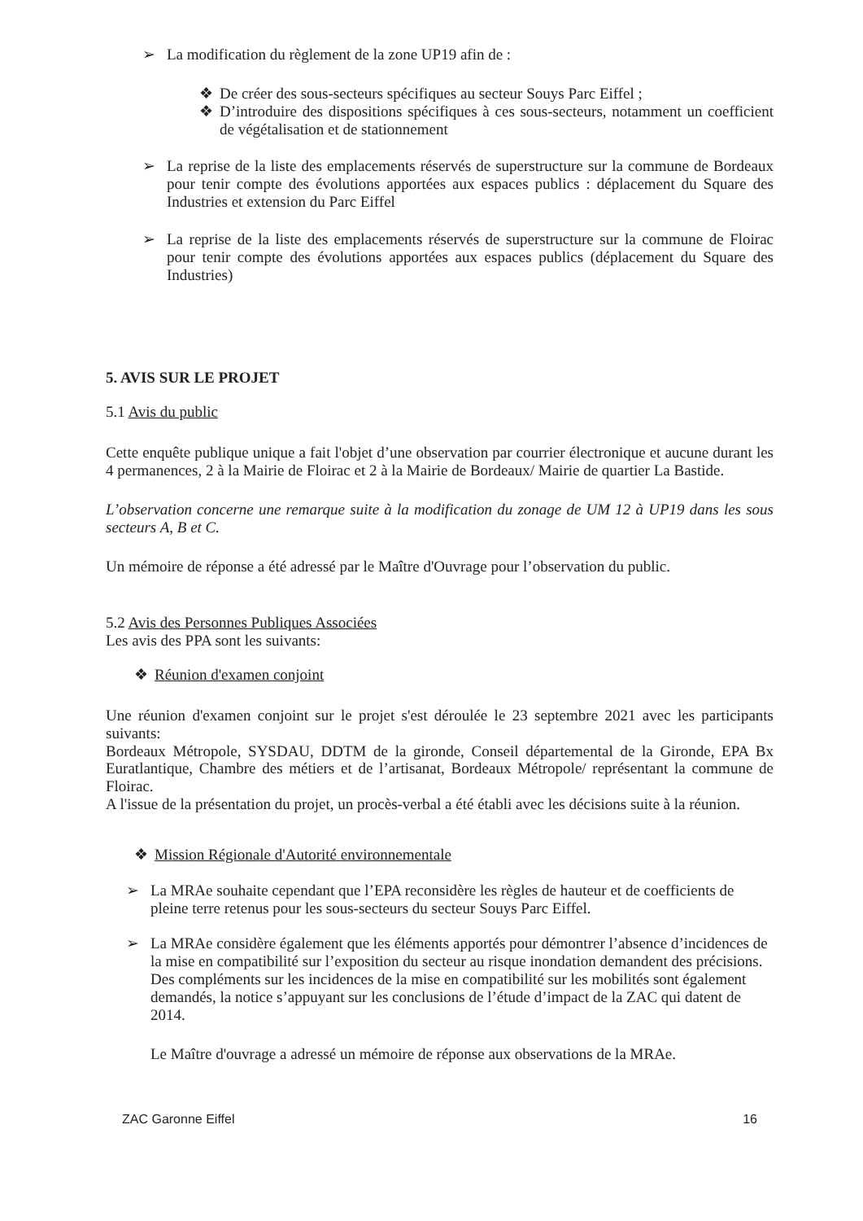➢ La modification du règlement de la zone UP19 afin de :
❖ De créer des sous-secteurs spécifiques au secteur Souys Parc Eiffel ;
❖ D’introduire des dispositions spécifiques à ces sous-secteurs, notamment un coefficient de végétalisation et de stationnement
➢ La reprise de la liste des emplacements réservés de superstructure sur la commune de Bordeaux pour tenir compte des évolutions apportées aux espaces publics : déplacement du Square des Industries et extension du Parc Eiffel
➢ La reprise de la liste des emplacements réservés de superstructure sur la commune de Floirac pour tenir compte des évolutions apportées aux espaces publics (déplacement du Square des Industries)
5. AVIS SUR LE PROJET
5.1 Avis du public
Cette enquête publique unique a fait l'objet d’une observation par courrier électronique et aucune durant les 4 permanences, 2 à la Mairie de Floirac et 2 à la Mairie de Bordeaux/ Mairie de quartier La Bastide.
L’observation concerne une remarque suite à la modification du zonage de UM 12 à UP19 dans les sous secteurs A, B et C.
Un mémoire de réponse a été adressé par le Maître d'Ouvrage pour l’observation du public.
5.2 Avis des Personnes Publiques Associées
Les avis des PPA sont les suivants:
❖ Réunion d'examen conjoint
Une réunion d'examen conjoint sur le projet s'est déroulée le 23 septembre 2021 avec les participants suivants:
Bordeaux Métropole, SYSDAU, DDTM de la gironde, Conseil départemental de la Gironde, EPA Bx Euratlantique, Chambre des métiers et de l’artisanat, Bordeaux Métropole/ représentant la commune de Floirac.
A l'issue de la présentation du projet, un procès-verbal a été établi avec les décisions suite à la réunion.
❖ Mission Régionale d'Autorité environnementale
➢ La MRAe souhaite cependant que l’EPA reconsidère les règles de hauteur et de coefficients de pleine terre retenus pour les sous-secteurs du secteur Souys Parc Eiffel.
➢ La MRAe considère également que les éléments apportés pour démontrer l’absence d’incidences de la mise en compatibilité sur l’exposition du secteur au risque inondation demandent des précisions. Des compléments sur les incidences de la mise en compatibilité sur les mobilités sont également demandés, la notice s’appuyant sur les conclusions de l’étude d’impact de la ZAC qui datent de 2014.
Le Maître d'ouvrage a adressé un mémoire de réponse aux observations de la MRAe.
ZAC Garonne Eiffel 16